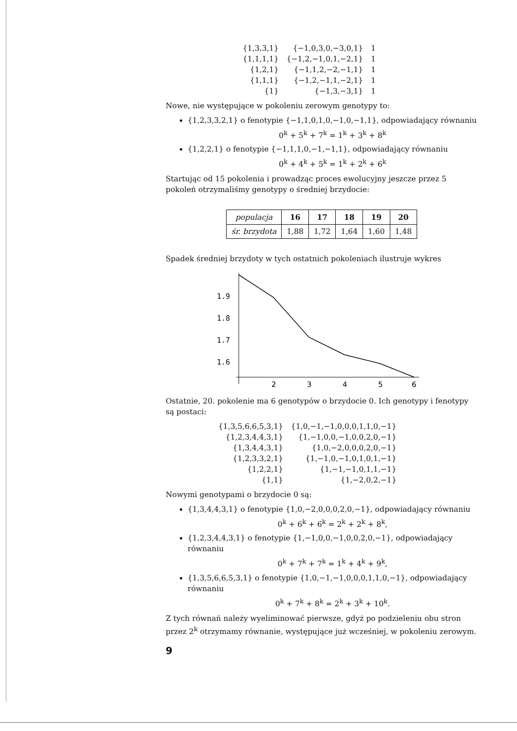| {1,3,3,1} | {−1,0,3,0,−3,0,1} | 1 |
| {1,1,1,1} | {−1,2,−1,0,1,−2,1} | 1 |
| {1,2,1} | {−1,1,2,−2,−1,1} | 1 |
| {1,1,1} | {−1,2,−1,1,−2,1} | 1 |
| {1} | {−1,3,−3,1} | 1 |
Nowe, nie występujące w pokoleniu zerowym genotypy to:
{1,2,3,3,2,1} o fenotypie {−1,1,0,1,0,−1,0,−1,1}, odpowiadający równaniu
0<sup>k</sup> + 5<sup>k</sup> + 7<sup>k</sup> = 1<sup>k</sup> + 3<sup>k</sup> + 8<sup>k</sup>
{1,2,2,1} o fenotypie {−1,1,1,0,−1,−1,1}, odpowiadający równaniu
0<sup>k</sup> + 4<sup>k</sup> + 5<sup>k</sup> = 1<sup>k</sup> + 2<sup>k</sup> + 6<sup>k</sup>
Startując od 15 pokolenia i prowadząc proces ewolucyjny jeszcze przez 5 pokoleń otrzymaliśmy genotypy o średniej brzydocie:
| populacja | 16 | 17 | 18 | 19 | 20 |
| śr. brzydota | 1,88 | 1,72 | 1,64 | 1,60 | 1,48 |
Spadek średniej brzydoty w tych ostatnich pokoleniach ilustruje wykres
1.9
1.8
1.7
1.6
2
3
4
5
6
Ostatnie, 20. pokolenie ma 6 genotypów o brzydocie 0. Ich genotypy i fenotypy są postaci:
| {1,3,5,6,6,5,3,1} | {1,0,−1,−1,0,0,0,1,1,0,−1} |
| {1,2,3,4,4,3,1} | {1,−1,0,0,−1,0,0,2,0,−1} |
| {1,3,4,4,3,1} | {1,0,−2,0,0,0,2,0,−1} |
| {1,2,3,3,2,1} | {1,−1,0,−1,0,1,0,1,−1} |
| {1,2,2,1} | {1,−1,−1,0,1,1,−1} |
| {1,1} | {1,−2,0,2,−1} |
Nowymi genotypami o brzydocie 0 są:
{1,3,4,4,3,1} o fenotypie {1,0,−2,0,0,0,2,0,−1}, odpowiadający równaniu
0<sup>k</sup> + 6<sup>k</sup> + 6<sup>k</sup> = 2<sup>k</sup> + 2<sup>k</sup> + 8<sup>k</sup>,
{1,2,3,4,4,3,1} o fenotypie {1,−1,0,0,−1,0,0,2,0,−1}, odpowiadający równaniu
0<sup>k</sup> + 7<sup>k</sup> + 7<sup>k</sup> = 1<sup>k</sup> + 4<sup>k</sup> + 9<sup>k</sup>,
{1,3,5,6,6,5,3,1} o fenotypie {1,0,−1,−1,0,0,0,1,1,0,−1}, odpowiadający równaniu
0<sup>k</sup> + 7<sup>k</sup> + 8<sup>k</sup> = 2<sup>k</sup> + 3<sup>k</sup> + 10<sup>k</sup>.
Z tych równań należy wyeliminować pierwsze, gdyż po podzieleniu obu stron przez 2<sup>k</sup> otrzymamy równanie, występujące już wcześniej, w pokoleniu zerowym.
9